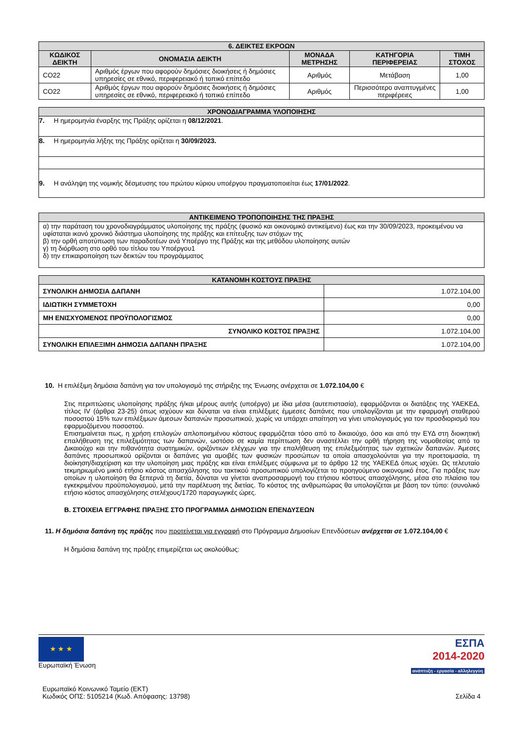| 6. ΔΕΙΚΤΕΣ ΕΚΡΟΩΝ | | | | |
| --- | --- | --- | --- | --- |
| ΚΩΔΙΚΟΣ ΔΕΙΚΤΗ | ΟΝΟΜΑΣΙΑ ΔΕΙΚΤΗ | ΜΟΝΑΔΑ ΜΕΤΡΗΣΗΣ | ΚΑΤΗΓΟΡΙΑ ΠΕΡΙΦΕΡΕΙΑΣ | ΤΙΜΗ ΣΤΟΧΟΣ |
| CO22 | Αριθμός έργων που αφορούν δημόσιες διοικήσεις ή δημόσιες υπηρεσίες σε εθνικό, περιφερειακό ή τοπικό επίπεδο | Αριθμός | Μετάβαση | 1,00 |
| CO22 | Αριθμός έργων που αφορούν δημόσιες διοικήσεις ή δημόσιες υπηρεσίες σε εθνικό, περιφερειακό ή τοπικό επίπεδο | Αριθμός | Περισσότερο αναπτυγμένες περιφέρειες | 1,00 |
| ΧΡΟΝΟΔΙΑΓΡΑΜΜΑ ΥΛΟΠΟΙΗΣΗΣ |
| --- |
| 7. Η ημερομηνία έναρξης της Πράξης ορίζεται η 08/12/2021 . |
| 8. Η ημερομηνία λήξης της Πράξης ορίζεται η 30/09/2023. |
| 9. Η ανάληψη της νομικής δέσμευσης του πρώτου κύριου υποέργου πραγματοποιείται έως 17/01/2022 . |
| ΑΝΤΙΚΕΙΜΕΝΟ ΤΡΟΠΟΠΟΙΗΣΗΣ ΤΗΣ ΠΡΑΞΗΣ |
| --- |
| α) την παράταση του χρονοδιαγράμματος υλοποίησης της πράξης (φυσικό και οικονομικό αντικείμενο) έως και την 30/09/2023, προκειμένου να υφίσταται ικανό χρονικό διάστημα υλοποίησης της πράξης και επίτευξης των στόχων της β) την ορθή αποτύπωση των παραδοτέων ανά Υποέργο της Πράξης και της μεθόδου υλοποίησης αυτών γ) τη διόρθωση στο ορθό του τίτλου του Υποέργου1 δ) την επικαιροποίηση των δεικτών του προγράμματος |
| ΚΑΤΑΝΟΜΗ ΚΟΣΤΟΥΣ ΠΡΑΞΗΣ | |
| --- | --- |
| ΣΥΝΟΛΙΚΗ ΔΗΜΟΣΙΑ ΔΑΠΑΝΗ | 1.072.104,00 |
| ΙΔΙΩΤΙΚΗ ΣΥΜΜΕΤΟΧΗ | 0,00 |
| ΜΗ ΕΝΙΣΧΥΟΜΕΝΟΣ ΠΡΟΫΠΟΛΟΓΙΣΜΟΣ | 0,00 |
| ΣΥΝΟΛΙΚΟ ΚΟΣΤΟΣ ΠΡΑΞΗΣ | 1.072.104,00 |
| ΣΥΝΟΛΙΚΗ ΕΠΙΛΕΞΙΜΗ ΔΗΜΟΣΙΑ ΔΑΠΑΝΗ ΠΡΑΞΗΣ | 1.072.104,00 |
10. Η επιλέξιμη δημόσια δαπάνη για τον υπολογισμό της στήριξης της Ένωσης ανέρχεται σε 1.072.104,00 €
Στις περιπτώσεις υλοποίησης πράξης ή/και μέρους αυτής (υποέργο) με ίδια μέσα (αυτεπιστασία), εφαρμόζονται οι διατάξεις της ΥΑΕΚΕΔ, τίτλος IV (άρθρα 23-25) όπως ισχύουν και δύναται να είναι επιλέξιμες έμμεσες δαπάνες που υπολογίζονται με την εφαρμογή σταθερού ποσοστού 15% των επιλέξιμων άμεσων δαπανών προσωπικού, χωρίς να υπάρχει απαίτηση να γίνει υπολογισμός για τον προσδιορισμό του εφαρμοζόμενου ποσοστού.
Επισημαίνεται πως, η χρήση επιλογών απλοποιημένου κόστους εφαρμόζεται τόσο από το δικαιούχο, όσο και από την ΕΥΔ στη διοικητική επαλήθευση της επιλεξιμότητας των δαπανών, ωστόσο σε καμία περίπτωση δεν αναστέλλει την ορθή τήρηση της νομοθεσίας από το Δικαιούχο και την πιθανότητα συστημικών, οριζόντιων ελέγχων για την επαλήθευση της επιλεξιμότητας των σχετικών δαπανών. Άμεσες δαπάνες προσωπικού ορίζονται οι δαπάνες για αμοιβές των φυσικών προσώπων τα οποία απασχολούνται για την προετοιμασία, τη διοίκηση/διαχείριση και την υλοποίηση μιας πράξης και είναι επιλέξιμες σύμφωνα με το άρθρο 12 της ΥΑΕΚΕΔ όπως ισχύει. Ως τελευταίο τεκμηριωμένο μικτό ετήσιο κόστος απασχόλησης του τακτικού προσωπικού υπολογίζεται το προηγούμενο οικονομικό έτος. Για πράξεις των οποίων η υλοποίηση θα ξεπερνά τη διετία, δύναται να γίνεται αναπροσαρμογή του ετήσιου κόστους απασχόλησης, μέσα στο πλαίσιο του εγκεκριμένου προϋπολογισμού, μετά την παρέλευση της διετίας. Το κόστος της ανθρωπώρας θα υπολογίζεται με βάση τον τύπο: (συνολικό ετήσιο κόστος απασχόλησης στελέχους/1720 παραγωγικές ώρες.
Β. ΣΤΟΙΧΕΙΑ ΕΓΓΡΑΦΗΣ ΠΡΑΞΗΣ ΣΤΟ ΠΡΟΓΡΑΜΜΑ ΔΗΜΟΣΙΩΝ ΕΠΕΝΔΥΣΕΩΝ
11. Η δημόσια δαπάνη της πράξης που προτείνεται για εγγραφή στο Πρόγραμμα Δημοσίων Επενδύσεων ανέρχεται σε 1.072.104,00 €
Η δημόσια δαπάνη της πράξης επιμερίζεται ως ακολούθως:
★ ★ ★
Ευρωπαϊκή Ένωση
ΕΣΠΑ
2014-2020
ανάπτυξη - εργασία - αλληλεγγύη
Ευρωπαϊκό Κοινωνικό Ταμείο (ΕΚΤ)
Κωδικός ΟΠΣ: 5105214 (Κωδ. Απόφασης: 13798)
Σελίδα 4